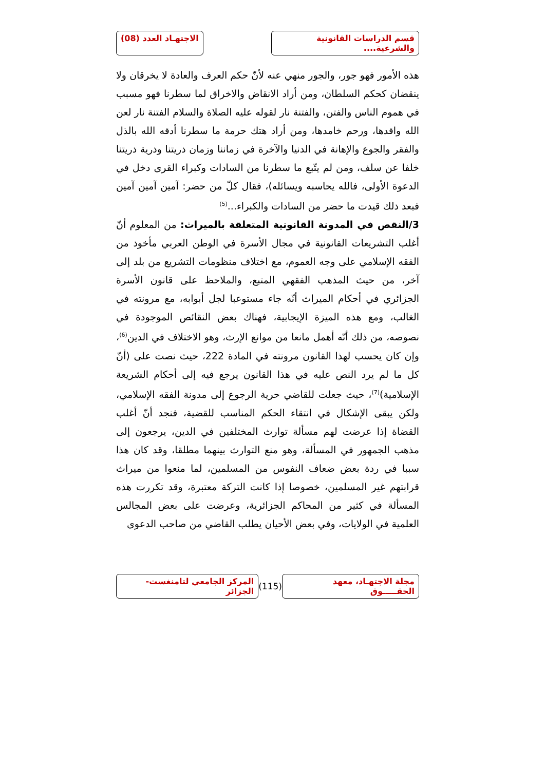قسم الدراسات القانونية والشرعية....
الاجتهـاد العدد (08)
هذه الأمور فهو جور، والجور منهي عنه لأنّ حكم العرف والعادة لا يخرقان ولا ينقضان كحكم السلطان، ومن أراد الانقاض والاخراق لما سطرنا فهو مسبب في هموم الناس والفتن، والفتنة نار لقوله عليه الصلاة والسلام الفتنة نار لعن الله واقدها، ورحم خامدها، ومن أراد هتك حرمة ما سطرنا أدقه الله بالذل والفقر والجوع والإهانة في الدنيا والآخرة في زماننا وزمان ذريتنا وذرية ذريتنا خلفا عن سلف، ومن لم يتّبع ما سطرنا من السادات وكبراء القرى دخل في الدعوة الأولى، فالله يحاسبه ويسائله)، فقال كلّ من حضر: آمين آمين آمين فبعد ذلك قيدت ما حضر من السادات والكبراء...<sup>(5)</sup>
3/النقص في المدونة القانونية المتعلقة بالميراث: من المعلوم أنّ أغلب التشريعات القانونية في مجال الأسرة في الوطن العربي مأخوذ من الفقه الإسلامي على وجه العموم، مع اختلاف منظومات التشريع من بلد إلى آخر، من حيث المذهب الفقهي المتبع، والملاحظ على قانون الأسرة الجزائري في أحكام الميراث أنّه جاء مستوعبا لجل أبوابه، مع مرونته في الغالب، ومع هذه الميزة الإيجابية، فهناك بعض النقائص الموجودة في نصوصه، من ذلك أنّه أهمل مانعا من موانع الإرث، وهو الاختلاف في الدين<sup>(6)</sup>، وإن كان يحسب لهذا القانون مرونته في المادة 222، حيث نصت على (أنّ كل ما لم يرد النص عليه في هذا القانون يرجع فيه إلى أحكام الشريعة الإسلامية)<sup>(7)</sup>، حيث جعلت للقاضي حرية الرجوع إلى مدونة الفقه الإسلامي، ولكن يبقى الإشكال في انتقاء الحكم المناسب للقضية، فنجد أنّ أغلب القضاة إذا عرضت لهم مسألة توارث المختلفين في الدين، يرجعون إلى مذهب الجمهور في المسألة، وهو منع التوارث بينهما مطلقا، وقد كان هذا سببا في ردة بعض ضعاف النفوس من المسلمين، لما منعوا من ميراث قرابتهم غير المسلمين، خصوصا إذا كانت التركة معتبرة، وقد تكررت هذه المسألة في كثير من المحاكم الجزائرية، وعرضت على بعض المجالس العلمية في الولايات، وفي بعض الأحيان يطلب القاضي من صاحب الدعوى
مجلة الاجتهـاد، معهد الحقـــــوق
(115)
المركز الجامعي لتامنغست- الجزائر